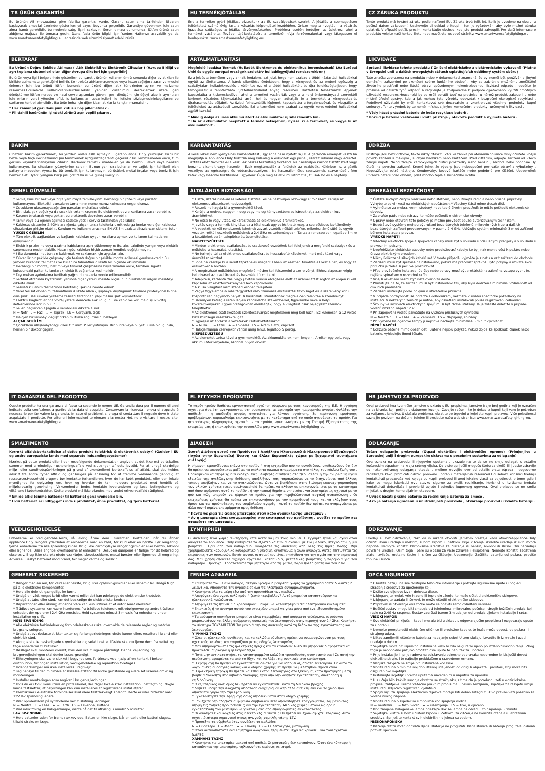TR ÜRÜN GARANTİSİ
Bu ürünün AB mevzuatına göre fabrika garantisi vardır. Garanti satın alma tarihinden itibaren başlayarak ambalaj üzerinde gösterilen yıl sayısı boyunca geçerlidir. Garantiye güvenmek için satın alma kanıtı gereklidir, bu nedenle satış fişini saklayın. Sorun olması durumunda, lütfen ürünü satın aldığınız mağaza ile temasa geçin. Daha fazla ürün bilgisi için Yardım Hattımızı arayabilir ya da www.smartwaresafetylighting.eu. adresinde web sitemizi ziyaret edebilirsiniz.
BERTARAF
Bu Ürünün Doğru Şekilde Atılması ( Atık Elektrikli ve Elektronik Cihazlar ) (Avrupa Birliği ve ayrı toplama sistemleri olan diğer Avrupa ülkeleri için geçerlidir)
Bu,ürün veya ilgili belgelerinde gösterilen bu işaret , ürünün kullanım ömrü sonunda diğer ev atıkları ile birlikte atılmaması gerektiğini belirtir. Kontrolsüz atıklanmaçevreye veya insan sağlığına zarar vermesini önlemek için ,bu ürünü lütfen bununlar bu ürünü diğer atık türlerinden ayırın ve malzeme resources.Household kullanıcılarınısürdürülebilir yeniden kullanımını desteklemek üzere geri dönüştürme lütfen nerede ve nasıl çevre açısından güvenli geri dönüşüm için öğeyi alabilir ayrıntıları için onların yerel yönetim ofisi. İş kullanıcıları tedarikçileri ile iletişim sözleşmesininkoşullarını ve şartlarını kontrol etmelidir . Bu ürün imha için diğer ticari atıklarla karıştırılmamalıdır .
* Her zamanpil geri dönüşüm kutusu boş piller atmak .
* Pil dahili iseürünün içindeki ,ürünü açın vepili çıkarın .
BAKIM
Cihazları bakım gerektirmez, bu yüzden onları asla açmayın. Eğerappliance. Only yumuşak, kuru bir bezle veya fırça ilecihazlarındışını temizlemek açtığınızdagaranti geçersiz olur. Temizlemeden önce, tüm gerilim kaynaklardanayrılan cihazın. Karbonik temizlik maddeleri ya da benzin , alkol veya benzeri kullanmayın. Bu cihazların yüzeylerine saldırır. Bunun yanı sıra,buharlar ve sağlık için tehlikeli olan patlayıcı maddeler. Ayrıca bu tür temizlik için kullanmayın, sürücüleri, metal fırçalar veya temizlik için benzer alet. Uyarı: yangına karşı pili, çok fazla ısı ve güneş koruyun.
GENEL GÜVENLİK
* Temiz, kuru bir bez veya fırça yardımıyla temizleyiniz. Herhangi bir çözelti veya parlatıcı kullanmayınız. Elektrikli parçaların tamamının neme maruz kalmasına engel olunuz.
* Çocukların ulaşamayacağı tüm parçaları muhafaza ediniz.
* Bir, ıslak, çok soğuk ya da sıcak bir ortam kaçının; Bu elektronik devre kartlarına zarar verebilir.
* Kaçının bırakarak veya şoklar, bu elektronik devrelere zarar verebilir.
* Tamir veya bu öğenin açılması sadece yetkili servisi tarafından yapılabilir.
* Kablosuz sistemler 2.4GHz aralığında çalışan telsiz telefonlar, mikrodalga fırınlar ve diğer kablosuz cihazlardan girişim olabilir. Kurulum ve kullanım sırasında EN AZ 3m uzakta cihazlardan sistemi tutun.
YÜKSEK GERİLİM
* Tüm elektrik bağlantıları ve bağlantı kabloları uygun kurallara uymak ve kullanım talimatlarını eşleşmelidir.
* Elektrik prizlerine veya uzatma kablolarına aşırı yüklenmeyin; Bu, aksi takdirde yangın veya elektrik çarpmasına neden olabilir. Hasarlı güç kabloları hiçbir zaman kendiniz değiştirmeyin.
* ! Bu durumda, net bunları kaldırmak ve saklamak için aygıtları alır.
* Güvenilir bir şekilde çalışmayı için tesisatı doğru bir şekilde monte edilmesi gerekmektedir. Bu yüzden buradaki talimatlar ve kullanım talimatları dikkatli bir biçimde okunmalıdır.
* Herhangi bir montaj, bakım veya tamirat çalışmasına başlanmadan önce, tercihen sigorta kutusundaki palter kullanılarak, elektrik bağlantısı kesilmelidir.
* Dışı mekan aydınlatma tertibatı yağmurlu havada monte edilmemelidir.
* Tertibat etrafında kıyafetinizi yanında diğer yeterli mesafe ölçüsünün bırakılacak asgari mesafeyi dikkate alınız.
* Tesisatı kullanım talimatında belirtildiği şekilde monte ediniz.
* Yerel tesisat donanımı talimatlarını dikkate alarak, şüpheye düştüğünüz takdirde profesyonel birine danışınız. Bazı ülkeler yükleme tesisatı tarafından yapılmasını şart koşmaktadır.
* Elektrik bağlantılarında voltaj yeterli derecede söküldüğünü ve kablo ve koruma düşük voltaj iletkenlerinde sorun bulur.
* Telleri bağlarken aşağıdaki sembolleri dikkate alınız:
N = Nötr L = Faz ⏚ = Toprak LS = Cereyanlı, açık
* Halojen bir lambayı değiştirirken mutlaka soğumasını bekleyin.
ALÇAK GERİLİM
* Çocukların ulaşamayacağı Pilleri tutunuz. Piller yutmayın. Bir hücre veya pil yutulursa olduğunda, hemen bir doktor çağırın.
HU TERMÉKJÓTÁLLÁS
Erre a termékre gyári jótállást biztosítunk az EU szabályozások szerint. A jótállás a csomagoláson feltüntetett számú évig tart, a vásárlás időpontjától kezdődően. Őrizze meg a nyugtát – a vásárlás igazolása szükséges a jótállás érvényesítéséhez. Probléma esetén forduljon az üzlethez, ahol a terméket vásárolta. További tájékoztatásért a termékről hívja forróvonalunkat vagy látogasson el honlapunkra: www.smartwaresafetylighting.eu.
ÁRTALMATLANÍTÁSI
Megfelelő leadása Termék (Hulladék Elektromos és elektronikus berendezések) (Az Európai Unió és egyéb európai országok szelektív hulladékgyűjtési rendszerekben)
Ez a jelzés a terméken vagy annak irodalom, azt jelzi, hogy nem szabad a többi háztartási hulladékkal együtt az élettartama. A károk elkerülése érdekében, hogy a környezet és az emberi egészség a szabálytalan hulladékkezelés , különítse ezt el a többi hulladéktól, és újra felelősségteljesen, hogy támogassák a fenntartható újrafelhasználását anyag resources. Háztartási felhasználók lépjenek kapcsolatba a kiskereskedővel, ahol a terméket vásárolták vagy a a helyi önkormányzati szervektől kérjenek részletes tájékoztatást arról, hol és hogyan adhatják le a terméket a környezetbarát újrahasznosítás céljából. Az üzleti felhasználók lépjenek kapcsolatba a forgalmazóval, és vizsgálják a feltételeket az adásvételi szerződés. Ezt a terméket nem szabad az egyéb kereskedelmi hulladékkal együtt kezelni.
* Mindig dobja az üres akkumulátort az akkumulátor újrahasznosító bin.
* Ha az akkumulátor beépített a termék belsejében, nyissa ki a terméket, és vegye ki az akkumulátort .
KARBANTARTÁS
A készülékek nem igényelnek karbantartást , így soha nem nyitott rájuk. A garancia érvényét veszti ha megnyitja a appliance.Only tisztítsa meg külsőleg a eszközök egy puha , száraz ruhával vagy ecsettel. Tisztítás előtt távolítsa el a készülék összes feszültség forrásból. Ne használjon karbon tisztítószert vagy benzint, alkoholt vagy hasonló . Ezek megtámadják a felületek az eszközök. Különben is, a gőzök veszélyes az egészségre és robbanásveszélyes . Ne használjon éles szerszámok, csavarhúzó , fém kefék vagy hasonló tisztításhoz. Figyelem: Óvja meg az akkumulátort tűz , túl sok hő és a napfény
ÁLTALÁNOS BIZTONSÁGI
* Tiszta, száraz ruhával és kefével tisztítsa, és ne használjon oldó-vagy súrolószert. Kerülje az elektromos alkatrészek nedvességét.
* Részeit ne hagyja ki a gyermekektől távol.
* Kerülje a nedves, nagyon hideg vagy meleg környezetben; ez károsíthatja az elektronikus áramköröket.
* Ne ejtse le vagy üttes, ez károsíthatja az elektronikus áramköröket.
* Javítás vagy a termék kinyitása ez a tétel csak úgy valósítható meg, a szerződéses javítóműhely.
* A vezeték nélküli rendszerek lehetnek zavart vezeték nélküli telefon, mikrohullámú sütő és egyéb vezeték nélküli eszközök működnek a 2,4 GHz-es tartományban. Tartsa a rendszerben legalább 3m-re a készülékek során telepítése és üzemeltetése.
NAGYFESZÜLTSÉG
* Minden elektromos csatlakozást és csatlakozó vezetékek kell feleljenek a megfelelő szabályok és a működés a használati utasítást.
* Ne terhelje túl az elektromos csatlakozókat és hosszabbító kábeleket; mert más tüzet vagy áramütést okozhat.
* Soha ne cserélje ki a sérült tápkábelek magad! Ebben az esetben távolítsa el őket a net, és hogy az eszközöket a boltban.
* A megbízható működéshez megfelelő módon kell felszerelni a szerelvényt. Ehhez alaposan végig kell olvasni az utasításokat és használati útmutatót.
* Telepítési, karbantartási vagy javítási munka elvégzése előtt az áramellátást rögtön az elején ki kell kapcsolni az elosztószekrényben lévő kapcsolóval.
* A külső világítást nem szabad esőben telepíteni.
* Vegye figyelembe a más tárgyaktól való minimális elválasztási távolságot és a szerelvény körül központosan hagyandó helyet. A használati útmutatónak megfelelően telepítse a szerelvényt.
* Bármilyen kétség esetén lépjen kapcsolatba szakemberrel, figyelembe véve a helyi követelményeket. Egyes országokban előírhatják, hogy a világítást csak bejegyzett szerelok telepíthetik.
* Az elektromos csatlakozások szorítócsavarjait megfeleloen meg kell húzni. Ez különösen a 12 voltos kisfeszültségű vezetékekre igaz.
* Figyeljen az ábrákra a vezetékek csatlakoztatásakor:
N = Nulla L = Fázis ⏚ = Földelés LS = Áram alatti, kapcsolt
* Halogénlámpa cseréjekor várjon amíg lehul, legalább 5 percig.
KISFESZÜLTSÉGŰ
* Az elemeket tartsa távol a gyermekektől. Az akkumulátorok nem lenyelni. Amikor egy sejt, vagy akkumulátor lenyelése, azonnal hívjon orvost.
CZ ZÁRUKA PRODUKTU
Tento produkt má tovární záruku podle nařízení EU. Záruka trvá tolik let, kolik je uvedeno na obalu, a počíná datem zakoupení. Uschovejte si doklad o koupi – ten je vyžadován, aby bylo možné záruku uplatnit. V případě potíží, prosím, kontaktujte obchod, kde jste produkt zakoupili. Pro další informace o produktu volejte naši horkou linku nebo navštivte webové stránky: www.smartwaresafetylighting.eu.
LIKVIDACE
Správná likvidace tohoto produktu ( Zničení elektrického a elektronického vybavení) (Platné v Evropské unii a dalších evropských státech uplatňujících oddělený systém sběru)
Tato značka zobrazená na produktu nebo v dokumentaci znamená, že by neměl být používán s jinými domácími zařízeními po skončení svého funkčního období . Aby se zabránilo možnému znečištění životního prostředí nebo lidské zdraví způsobeným nekontrolovanou likvidací odpadu , oddělte je prosíme od dalších typů odpadů a recyklujte je zodpovědně k podpoře opětovného využití hmotných uživatelů resources.Household by se měli obrátit buď na prodejce, u něhož produkt zakoupili , nebo místní úřední správy, kde a jak mohou tyto výrobky odevzdat k bezpečné ekologické recyklaci . Podnikoví uživatelé by měli kontaktovat své dodavatele a zkontrolovat všechny podmínky kupní smlouvy . Tento výrobek by se neměl míchat s jinými komerčními produkty, určenými k likvidaci .
* Vždy házet prázdné baterie do koše recyklace baterií .
* Pokud je baterie vestavěná uvnitř přístroje , otevřete produkt a vyjměte baterii .
ÚDRŽBA
Přístroje jsou bezúdržbové, takže nikdy otevřít . Záruka zaniká při otevřeníappliance.Only očistěte vnější povrch zařízení s měkkým , suchým hadříkem nebo kartáčem. Před čištěním, odpojte zařízení od všech zdrojů napětí. Nepoužívejte karboxylových čisticí prostředky nebo benzin , alkohol nebo podobné. Ty útočí na povrchu zařízení. Kromě toho, že výpary jsou nebezpečné pro vaše zdraví a výbušniny . Nepoužívejte ostré nástroje, šroubováky, kovové kartáče nebo podobné pro čištění. Upozornění: Chraňte baterii před ohněm, příliš mnoho tepla a slunečního světla.
GENERÁLNÍ BEZPEČNOST
* Čistěte suchým čistým hadříkem nebo štětcem, nepoužívejte ředidla nebo brusné přípravky. Vyhýbejte se vlhkosti na elektrických součástech.* Všechny části mimo dosah dětí.
* Vyhněte se za mokra, velmi studený nebo teplý životní prostředí; to může poškodit elektronické obvody.
* Zabraňte pádu nebo nárazy, to může poškodit elektronické obvody.
* Opravy nebo otevření této položky je možné provádět pouze autorizovaným technikem.
* Bezdrátové systémy mohou být rušeni bezdrátových telefonů, mikrovlnných trub a dalších bezdrátových zařízení provozovaných v pásmu 2,4 GHz. Udržujte systém minimálně 3 m od zařízení během instalace a provozu.
VYSOKÉ NAPĚTÍ
* Všechny elektrické spoje a spojovací kabely musí být v souladu s příslušnými předpisy a v souladu s provozními pokyny.
* Nepřetěžujte elektrické zásuvky nebo prodlužovací kabely; to by jinak mohlo vést k požáru nebo úrazu elektrickým proudem.
* Nikdy Poškozené silových kabelů se! V tomto případě, vyjměte je z netu a vzít zařízení do obchodu.
* Zařízení musí být správně nainstalováno, pokud má pracovat správně. Tyto pokyny a uživatelskou příručku je třeba si pečlivě prostudovat.
* Před prováděním instalace, údržby nebo opravy musí být elektrické napájení na vstupu vypnuto, nejlépe spínačem v rozvodné skříni.
* Vnější osvětlení nesmí být instalováno za deště.
* Pamatujte na to, že zařízení musí být instalováno tak, aby byla dodržena minimální vzdálenost od okolních předmětů.
* Zařízení instalujte podle pokynů v uživatelské příručce.
* V případě pochybností se poraďte s odborníkem, vezměte v úvahu specifické požadavky na instalaci. V některých zemích je nutné, aby osvětlení instalovali pouze registrovaní odborníci.
* Šrouby ve svorkách elektrických spojů musí být řádně utaženy. Ta je zvláště důležité v případě vodičů nízkého napětí 12 V.
* Při zapojování vodičů pamatujte na význam příslušných symbolů:
N = Neutrální L = Fáze ⏚ = Zemnění LS = Napájený, spínaný
* Při výměně halogenové lampy ji nejdříve nechejte minimálně 5 minut vychládat.
NÍZKÉ NAPĚTÍ
* Udržujte baterie mimo dosah dětí. Baterie nejsou polykat. Pokud dojde ke spolknutí článek nebo baterie, vyhledejte ihned lékaře.
IT GARANZIA DEL PRODOTTO
Questo prodotto ha una garanzia di fabbrica secondo le norme UE. Garanzia dura per il numero di anni indicato sulla confezione, a partire dalla data di acquisto. Conservare la ricevuta - prova di acquisto è necessario per far valere la garanzia. In caso di problemi, si prega di contattare il negozio dove è stato acquistato il prodotto. Per ulteriori informazioni telefonare alla nostra Hotline o visitare il nostro sito: www.smartwaresafetylighting.eu.
SMALTIMENTO
Korrekt affaldsbortskaffelse af dette produkt (elektrisk & elektronisk udstyr) (Gælder i EU og andre europæiske lande med separate indsamlingssystemer)
Mærket på dette produkt eller i den medfølgende dokumentation angiver, at det ikke må bortskaffes sammen med almindeligt husholdningsaffald ved slutningen af dets levetid. For at undgå skadelige miljø- eller sundhedspåvirkninger på grund af ukontrolleret bortskaffelse af affald, skal det holdes adskilt fra andre typer affald og genbruges på ansvarlig for at fremme vedvarende genbrug af ressourcer.Household brugere bør kontakte forhandleren, hvor de har købt produktet, eller den lokale myndighed for oplysning om, hvor og hvordan de kan indlevere produktet med henblik på miljøforsvarlig genvinding. Virksomheder bedes kontakte leverandøren og læse betingelserne og vilkårene i købekontrakten. Dette produkt må ikke blandes med andet erhvervsaffald rådighed.
* Smide altid tomme batterier til batteriet genanvendelse bin.
* Hvis batteriet er indbygget i inde i produktet, åbne produktet, og fjern batteriet.
VEDLIGEHOLDELSE
Enhederne er vedligeholdelsesfri, så aldrig åbne dem. Garantien bortfalder, når du åbner appliance.Only rengøre ydersiden af enhederne med en blød, tør klud eller en børste. Før rengøring, fjerne enhederne fra alle spænding kilder. Brug ikke carboxylsyre rengøringsmidler eller benzin, alkohol eller lignende. Disse angribe overfladerne af enhederne. Desuden dampene er farlige for dit helbred og eksplosiv. Brug ikke skarpkantede værktøjer, skruetrækkere, metal børster eller lignende til rengøring. Advarsel: Beskyt batteriet mod brand, for meget varme og sollskin.
GENERELT SIKKERHED
* Rengør med en ren, tør klud eller børste, brug ikke opløsningsmidler eller slibemidler. Undgå fugt på alle elektriske komponenter.
* Hold alle dele utilgængeligt for børn.
* Undgå en våd, meget koldt eller varmt miljø; det kan ødelægge de elektroniske kredsløb.
* Undgå at tabe eller stød, kan det beskadige de elektroniske kredsløb.
* Reparationer eller åbning af denne vare kan kun udføres af et autoriseret værksted.
* Trådløse systemer kan være interferens fra trådløse telefoner, mikrobølgeovne og andre trådløse enheder, der opererer i 2,4 GHz området. Hold systemet mindst 3 m væk fra enhederne under installation og drift.
HØJE SPÆNDING
* Alle elektriske forbindelser og forbindelseskabler skal overholde de relevante regler og matche brugsanvisningen.
* Undgå at overbelaste stikkontakter og forlængerledninger; dette kunne ellers resultere i brand eller elektrisk stød.
* Aldrig erstatte beskadigede strømkabler dig selv! I dette tilfælde skal du fjerne dem fra nettet og tage enhederne til butikken.
* Beslaget skal monteres korrekt, hvis den skal fungere pålideligt. Denne vejledning og brugervejledningen skal derfor læses grundigt.
* Elforsyningen skal være slukket i begyndelsen, fortrinsvis ved hjælp af en kontakt i boksen distribution, før nogen installation, vedligeholdelse og reparation foretages.
* Udendørslamper må ikke installeres i regnvejr.
* Tag hensyn til den minimale adskillelse afstand til andre genstande og værelset kræves omkring monteringen.
* Installer monteringen som angivet i brugervejledningen.
* Hvis du er i tvivl konsultere en professionel, der tager lokale krav installation i betragtning. Nogle lande fastsætter, at belysningen kan kun installeres af registrerede installatører.
* Klemskruer i elektriske forbindelser skal være tilstrækkeligt spændt. Dette er især tilfældet med 12V lav spænding ledere.
* Vær opmærksom på symbolerne ved tilslutning ledninger:
N = Neutral L = Fase ⏚ = Earth LS = Levende, skiftede
* Ved udskiftning en halogenlampe, vente på det til afkøling, i mindst 5 minutter.
LAV SPÆNDING
* Hold batterier uden for børns rækkevidde. Batterier ikke sluge. Når en celle eller batteri sluges, tilkald straks en læge.
EL ΕΓΓΥΗΣΗ ΠΡΟΪΟΝΤΟΣ
Το παρόν προϊόν διαθέτει εργοστασιακή εγγύηση σύμφωνα με τους κανονισμούς της Ε.Ε. Η εγγύηση ισχύει για όσα έτη αναγράφονται στη συσκευασία, με αφετηρία την ημερομηνία αγοράς. Φυλάξτε την απόδειξη – η απόδειξη αγοράς απαιτείται για λόγους εγγύησης. Σε περίπτωση εμφάνισης προβλημάτων, παρακαλούμε επικοινωνήστε με το κατάστημα από το οποίο αγοράσατε το προϊόν. Για περισσότερες πληροφορίες σχετικά με το προϊόν, επικοινωνήστε με τη Γραμμή Εξυπηρέτησης της εταιρείας μας ή επισκεφθείτε την ιστοσελίδα μας: www.smartwaresafetylighting.eu.
ΔΙΑΘΕΣΗ
Σωστή Διάθεση αυτού του Προϊόντος ( Απόβλητα Ηλεκτρικού & Ηλεκτρονικού Εξοπλισμού) (Ισχύει στην Ευρωπαϊκή Ένωση και άλλες Ευρωπαϊκές χώρες με ξεχωριστά συστήματα συλλογής)
Η σήμανση εμφανίζονται επάνω στο προϊόν ή στη εγχειρίδιο που το συνοδεύουν, υποδεικνύουν ότι δεν θα πρέπει να απορρίπτεται μαζί με τα υπόλοιπα οικιακά απορρίμματα στο τέλος του κύκλου ζωής του . Προκειμένου να αποφευχθούν ενδεχόμενες βλαβερές συνέπειες στο περιβάλλον ή την ανθρώπινη υγεία εξαιτίας της ανεξέλεγκτης διάθεσης αποβλήτων, σας παρακαλούμε να το διαχωρίσετε από άλλους τύπους αποβλήτων και να το ανακυκλώσετε, ώστε να βοηθήσετε στην βιώσιμη επαναχρησιμοποίηση των υλικών χρήστες resources.Household θα πρέπει να έλθουν σε επικοινωνία είτε με το κατάστημα από όπου αγόρασαν αυτό το προϊόν , ή την τοπική δημόσια υπηρεσία , για λεπτομέρειες σχετικά με το πού και πώς μπορούν να πάρουν το προϊόν για την περιβαλλοντικά ασφαλή ανακύκλωση . Οι επιχειρήσεις-χρήστες θα πρέπει να επικοινωνήσουν με τον προμηθευτή τους και να ελέγξουν τους όρους και τις προϋποθέσεις του συμβολαίου αγοράς . Αυτό το προϊόν δεν πρέπει να αναμιγνύεται με άλλα συνηθισμένα απορρίμματα προς διάθεση .
* Πάντα να ρίξει τις άδειες μπαταρίες στον κάδο ανακύκλωσης μπαταριών .
* Αν η μπαταρία είναι ενσωματωμένη στο εσωτερικό του προϊόντος , ανοίξτε το προϊόν και αφαιρέστε την μπαταρία .
ΣΥΝΤΗΡΗΣΗ
Οι συσκευές είναι χωρίς συντήρηση, έτσι ώστε να μην τους ανοίξει. Η εγγύηση παύει να ισχύει όταν ανοίγετε το appliance. Only καθαρίστε τα εξωτερικά των συσκευών με ένα μαλακό, στεγνό πανί ή μια βούρτσα . Πριν από τον καθαρισμό, αφαιρέστε τις συσκευές από όλες τις πηγές τάσης. Μην χρησιμοποιείτε καρβοξυλικό καθαριστικό ή βενζίνη, οινόπνευμα ή άλλο ανάλογο. Αυτές επιτίθενται τις επιφάνειες των συσκευών. Εκτός αυτού, οι ατμοί που είναι επικίνδυνα για την υγεία και την εκρηκτική σας. Μην χρησιμοποιείτε αιχμηρά εργαλεία, κατσαβίδια, μεταλλικές βούρτσες ή παρόμοια για τον καθαρισμό. Προσοχή: Προστατέψτε την μπαταρία από τη φωτιά, πάρα πολλή ζέστη και τον ήλιο.
ΓΕΝΙΚΗ ΑΣΦΑΛΕΙΑ
* Καθαρίστε τον με ένα καθαρό, στεγνό ύφασμα ή βούρτσα, χωρίς να χρησιμοποιήσετε διαλύτες ή λειαντικά. Αποφύγετε την υγρασία σε όλα τα ηλεκτρικά συναρμολόγηματα.
* Κρατήστε όλα τα μέρη έξω από την προσπάθεια των παιδιών.
* Αποφύγετε ένα υγρό, πολύ κρύο ή ζεστό περιβάλλον? Αυτό μπορεί να καταστρέψουν τα ηλεκτρονικά κυκλώματα.
* Αποφύγετε τις πτώσεις ή κραδασμούς, μπορεί να καταστρέψουν τα ηλεκτρονικά κυκλώματα.
* Επισκευές ή το άνοιγμα αυτού του στοιχείου μπορεί να γίνει μόνο από ένα εξουσιοδοτημένο επισκευαστή.
* Τα ασύρματα συστήματα μπορεί να είναι παρεμβολές από ασύρματα τηλέφωνα, οι φούρνοι μικροκυμάτων και άλλες ασύρματες συσκευές που λειτουργούν στην περιοχή των 2.4GHz. Κρατήστε το σύστημα ΤΟΥΛΑΧΙΣΤΟΝ 3m μακριά από τις συσκευές κατά τη διάρκεια της εγκατάστασης και λειτουργίας.
Υ ΨΗΛΗΣ ΤΑΣΗΣ
* Όλες οι ηλεκτρικές συνδέσεις και τα καλώδια σύνδεσης πρέπει να συμμορφώνονται με τους σχετικούς κανόνες και ταιριάζουν με τις οδηγίες λειτουργίας.
* Μην υπερφορτώνετε τις ηλεκτρικές πρίζες και τα καλώδια? Αυτό θα μπορούσε διαφορετικά να προκαλέσει πυρκαγιά ή ηλεκτροπληξία.
* Ποτέ μην αντικαταστήσει τα καταστραμμένα καλώδια τροφοδοσίας στον εαυτό σας! Σε αυτή την περίπτωση, αφαιρέστε τα από το δίχτυ και να λάβει τις συσκευές στο κατάστημα.
* Η εφαρμογή θα πρέπει να εγκατασταθεί σωστά για να υπάρξει αξιόπιστη λειτουργία. Γι' αυτό το λόγο, αυτές οι οδηγίες καθώς και ο οδηγός χρήσης θα πρέπει να μελετηθούν προσεκτικά.
* Η ηλεκτρική παροχή θα πρέπει να τεθεί εκτός λειτουργίας στο ξεκίνημα, κατά προτίμηση με τη βοήθεια διακόπτη στο κιβώτιο διανομής, πριν από οποιαδήποτε εγκατάσταση, συντήρηση ή επιδιόρθωση.
* Ο εξωτερικός φωτισμός δεν πρέπει να εγκατασταθεί κατά τη διάρκεια βροχής.
* Λάβετε υπόψη την ελάχιστη απόσταση διαχωρισμού από άλλα αντικείμενα και το χώρο που απαιτείται γύρω από την εφαρμογή.
* Εγκαταστήστε την εφαρμογή όπως υποδεικνύεται στον οδηγό χρήσης.
* Εάν έχετε οποιαδήποτε αμφιβολία συμβουλευθείτε οποιονδήποτε επαγγελματία, λαμβάνοντας υπόψη τις τοπικές προϋποθέσεις για την εγκατάσταση. Μερικές χώρες θέτουν ως όρο η εγκατάσταση του φωτισμού να γίνεται μόνο από επαγγελματίες εγκαταστάτες.
* Οι ανασφαλτικοί κοχλίες στις ηλεκτρικές συνδέσεις θα πρέπει να έχουν σφιχτεί επαρκώς. Αυτό ισχύει ιδιαίτερα σημαντικό στους αγωγούς χαμηλής τάσης 12V.
* Προσέξτε τα σύμβολα όταν συνδέετε τα καλώδια:
N = Ουδέτερο L = Φάση ⏚ = Γείωση LS = Σε λειτουργία, μεταγωγή
* Όταν αντικαθιστάτε ένα λαμπτήρα αλογόνου, περιμένετε μέχρι να κρυώσει, για τουλάχιστον 5λεπτά.
ΧΑΜΗΛΗΣ ΤΑΣΗΣ
* Κρατήστε τις μπαταρίες μακριά από παιδιά. Οι μπαταρίες δεν καταπίνουν. Όταν ένα κύτταρο ή καταπίνεται της μπαταρίας, τηλεφωνήστε αμέσως σε ιατρό.
HR JAMSTVO ZA PROIZVOD
Ovaj proizvod ima tvorničko jamstvo u skladu s EU propisima. Jamstvo traje broj godina koji je označen na pakiranju, koji počinje s datumom kupnje. Čuvajte račun – to je dokaz o kupnji koji vam je potreban za valjanost jamstva. U slučaju problema, obratite se trgovini u kojoj ste kupili proizvod. Više pojedinosti saznajte pozivom na dežurni telefon ili posjetite našu web stranicu: www.smartwaresafetylighting.eu.
ODLAGANJE
Točan odlaganje proizvoda (Otpad električne i elektroničke opreme) (Primjenjivo u Europskoj uniji i drugim europskim državama s posebnim sustavima za odlaganje)
Ova oznaka na proizvodu ili njegovim uputama , ukazuje na to da se ne smiju odlagati s ostalim kućanskim otpadom na kraju radnog vijeka. Da biste spriječili moguću štetu za okoliš ili ljudsko zdravlje od nekontroliranog odlaganja otpada , molimo odvojite ovo od ostalih vrsta otpada i odgovorno reciklirajte kako promicati održivi ponovno uporabu materijalnih resources.Household korisnici trebaju kontaktirati prodavača kod kojega su kupili proizvod ili ured lokalne vlasti za pojedinosti o tome gdje i kako se mogu iskoristiti ovu stavku sigurno za okoliš recikliranje. Korisnici u tvrtkama trebaju kontaktirati dobavljača i provjeriti uvjete i odredbe kupovnog ugovora. Ovaj proizvod se ne smiju miješati s drugim komercijalnim otpadom.
* Uvijek bacati prazne baterije za recikliranje baterija za smeće .
* Ako je baterija ugrađena u unutrašnjosti proizvoda , otvaranje proizvod i izvadite bateriju.
ODRŽAVANJE
Uređaji su bez održavanja, tako da ih nikada otvoriti. Jamstvo prestaje kada otvoriteappliance.Only očistiti izvan uređaja s mekom, suhom krpom ili četkom. Prije čišćenja, izvadite uređaje iz svih izvora napona. Nemojte koristiti karboksilne sredstva za čišćenje ili benzin, alkohol ili slično. Oni napadaju površine uređaja. Osim toga , pare su opasni za vaše zdravlje i eksploziva. Nemojte koristiti zaoštrena alate, izvijače, metalne četke ili slično za čišćenje. Upozorenje: Zaštitite bateriju od požara, previše topline i sunca.
OPĆA SIGURNOST
* Obratite pažnju na sve dostupne tehničke informacije i poštujte sigurnosne upute u pogledu izrađenja sredstva za upozorenje koji.
* Držite sve dijelove izvan dohvata djece.
* Izbjegavajte mokri, vrlo hladno ili toplo okruženje; to može oštetiti elektroničke sklopove.
* Izbjegavajte padaju ili šokovi, to može oštetiti elektroničke sklopove.
* Popravak ili otvaranje ove točke može se obaviti samo ovlašteni serviser.
* Bežični sustavi mogu biti smetnja od telefonima, mikrovalne pećnice i drugih bežičnih uređaja koji rade na 2.4GHz raspona. Sustav zadržati barem 3m udaljen od uređaja tijekom instalacije i rada.
VISOKI NAPON
* Sve električni priključci i kabeli moraju biti u skladu s odgovarajućim propisima i odgovaraju upute za uporabu.
* Nemojte preopteretiti električne utičnice ili produžne kabele, to inače može dovesti do požara ili strujnog udara.
* Nikad zamijeniti oštećene kabele za napajanje sebe! U tom slučaju, izvadite ih iz mreže i uzeti uređaje u dućan.
* Svjetiljka mora biti ispravno instalirana kako bi bilo osigurano njeno pouzdano funkcioniranje. Zbog toga je neophodno pažljivo pročitati ove upute te naputak za uporabu.
* Prije instalacije ili prije radova na održavanju odnosno popravaka neophodno je isključiti dovod električne struje, i to najbolje prekidačem u razvodnom ormaru.
* Vanjska rasvjeta ne smije biti instalirana kod kiše.
* Vodite računa o minimalnoj dopuštenoj udaljenosti od drugih objekata i prostoru, koji mora biti osiguran oko svjetiljke.
* Instalirajte svjetiljku prema uputama navedenim u naputku za uporabu.
* U slučaju bilo kakvih sumnja obratite se stručnjaku, s time da je potrebno uzeti u obzir lokalne propise i zahtjeve. Prema važećim pravnim propisima u nekim zemljama, svjetiljke za rasvjetu smiju instalirati isključivo registrirani djelatnici.
* Spojni vijci za spajanje električnih dijelova moraju biti dobro zategnuti. Ovo pravilo važi posebno za vodiče niskog napona.
* Vodite računa o slijedećim simbolima kod spajanja vodiča:
N = neutralni L = fazni vodič ⏚ = uzemljenje LS = živo, uključeno
* Kod zamjene halogenske lampe priekajte dok se lampa ne ohladi, i to najmanje 5 minuta.
* Svjetiljke ikistite suhom i čistom krpom ili četkom, za čišćenje ne koristite otapala ili abrazivna sredstva. Spriječite kontakt svih električnih dijelova sa vodom.
NISKONAPONSKA
* Baterije držite izvan dohvata djece. Baterije ne progutati. Kada stanica ili baterija progutala, odmah pozvati liječnika.